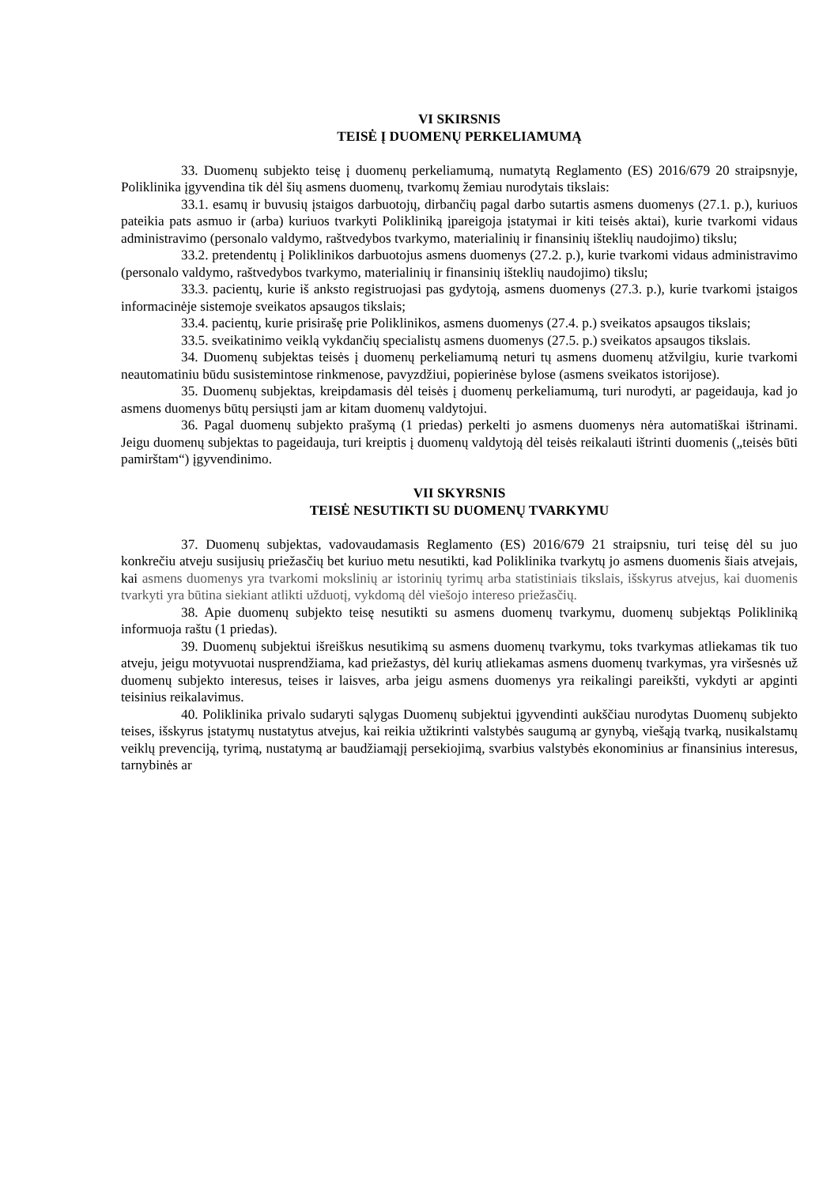VI SKIRSNIS
TEISĖ Į DUOMENŲ PERKELIAMUMĄ
33. Duomenų subjekto teisę į duomenų perkeliamumą, numatytą Reglamento (ES) 2016/679 20 straipsnyje, Poliklinika įgyvendina tik dėl šių asmens duomenų, tvarkomų žemiau nurodytais tikslais:
33.1. esamų ir buvusių įstaigos darbuotojų, dirbančių pagal darbo sutartis asmens duomenys (27.1. p.), kuriuos pateikia pats asmuo ir (arba) kuriuos tvarkyti Polikliniką įpareigoja įstatymai ir kiti teisės aktai), kurie tvarkomi vidaus administravimo (personalo valdymo, raštvedybos tvarkymo, materialinių ir finansinių išteklių naudojimo) tikslu;
33.2. pretendentų į Poliklinikos darbuotojus asmens duomenys (27.2. p.), kurie tvarkomi vidaus administravimo (personalo valdymo, raštvedybos tvarkymo, materialinių ir finansinių išteklių naudojimo) tikslu;
33.3. pacientų, kurie iš anksto registruojasi pas gydytoją, asmens duomenys (27.3. p.), kurie tvarkomi įstaigos informacinėje sistemoje sveikatos apsaugos tikslais;
33.4. pacientų, kurie prisirašę prie Poliklinikos, asmens duomenys (27.4. p.) sveikatos apsaugos tikslais;
33.5. sveikatinimo veiklą vykdančių specialistų asmens duomenys (27.5. p.) sveikatos apsaugos tikslais.
34. Duomenų subjektas teisės į duomenų perkeliamumą neturi tų asmens duomenų atžvilgiu, kurie tvarkomi neautomatiniu būdu susistemintose rinkmenose, pavyzdžiui, popierinėse bylose (asmens sveikatos istorijose).
35. Duomenų subjektas, kreipdamasis dėl teisės į duomenų perkeliamumą, turi nurodyti, ar pageidauja, kad jo asmens duomenys būtų persiųsti jam ar kitam duomenų valdytojui.
36. Pagal duomenų subjekto prašymą (1 priedas) perkelti jo asmens duomenys nėra automatiškai ištrinami. Jeigu duomenų subjektas to pageidauja, turi kreiptis į duomenų valdytoją dėl teisės reikalauti ištrinti duomenis („teisės būti pamirštam“) įgyvendinimo.
VII SKYRSNIS
TEISĖ NESUTIKTI SU DUOMENŲ TVARKYMU
37. Duomenų subjektas, vadovaudamasis Reglamento (ES) 2016/679 21 straipsniu, turi teisę dėl su juo konkrečiu atveju susijusių priežasčių bet kuriuo metu nesutikti, kad Poliklinika tvarkytų jo asmens duomenis šiais atvejais, kai asmens duomenys yra tvarkomi mokslinių ar istorinių tyrimų arba statistiniais tikslais, išskyrus atvejus, kai duomenis tvarkyti yra būtina siekiant atlikti užduotį, vykdomą dėl viešojo intereso priežasčių.
38. Apie duomenų subjekto teisę nesutikti su asmens duomenų tvarkymu, duomenų subjektąs Polikliniką informuoja raštu (1 priedas).
39. Duomenų subjektui išreiškus nesutikimą su asmens duomenų tvarkymu, toks tvarkymas atliekamas tik tuo atveju, jeigu motyvuotai nusprendžiama, kad priežastys, dėl kurių atliekamas asmens duomenų tvarkymas, yra viršesnės už duomenų subjekto interesus, teises ir laisves, arba jeigu asmens duomenys yra reikalingi pareikšti, vykdyti ar apginti teisinius reikalavimus.
40. Poliklinika privalo sudaryti sąlygas Duomenų subjektui įgyvendinti aukščiau nurodytas Duomenų subjekto teises, išskyrus įstatymų nustatytus atvejus, kai reikia užtikrinti valstybės saugumą ar gynybą, viešąją tvarką, nusikalstamų veiklų prevenciją, tyrimą, nustatymą ar baudžiamąjį persekiojimą, svarbius valstybės ekonominius ar finansinius interesus, tarnybinės ar